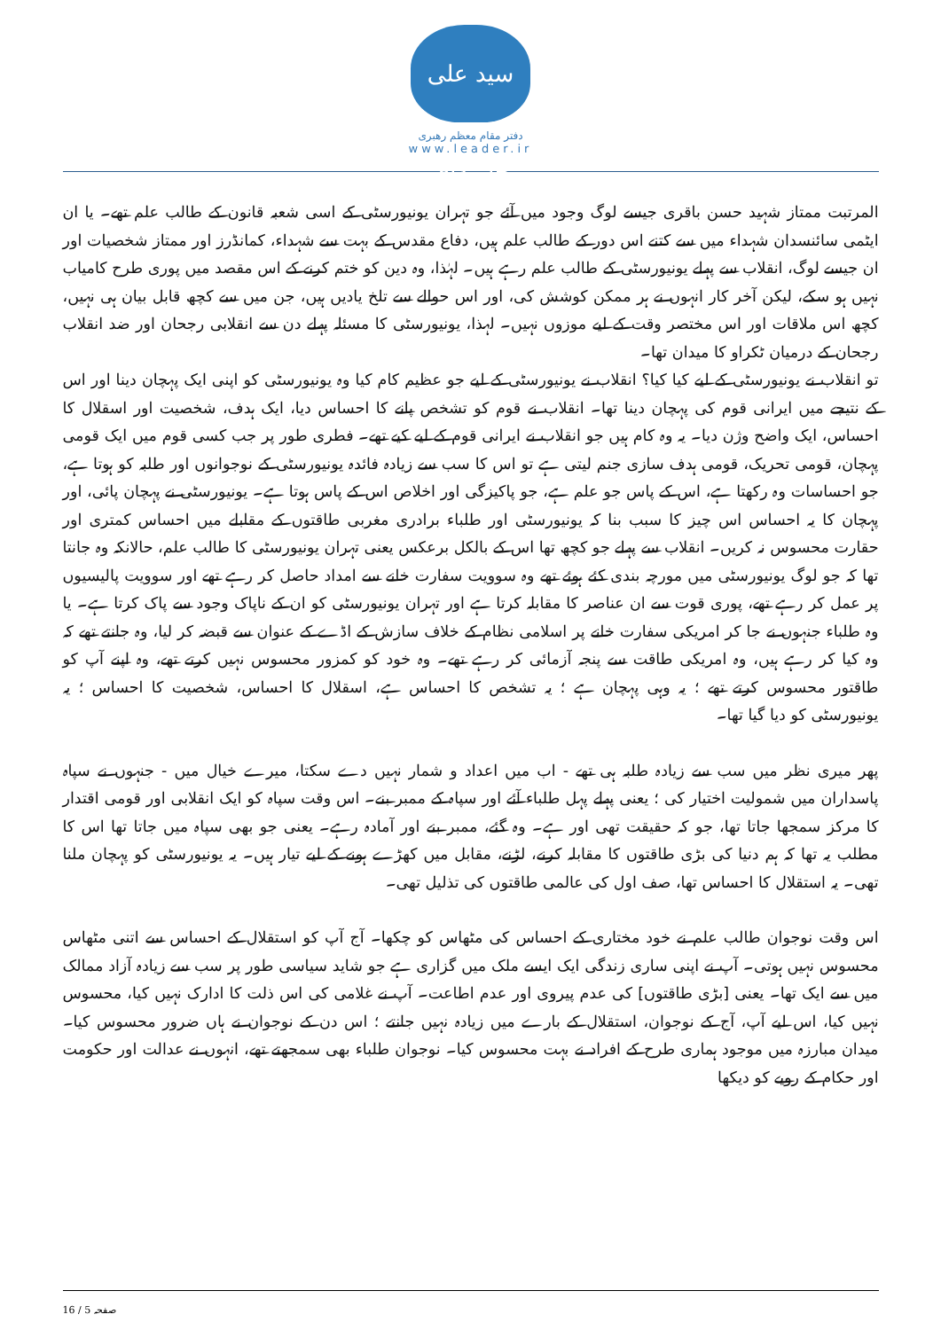سید علی خامنه‌ای
دفتر مقام معظم رهبری
www.leader.ir
المرتبت ممتاز شہید حسن باقری جیسے لوگ وجود میں آئے جو تہران یونیورسٹی کے اسی شعبہ قانون کے طالب علم تھے۔ یا ان ایٹمی سائنسدان شہداء میں سے کتنے اس دور کے طالب علم ہیں، دفاع مقدس کے بہت سے شہداء، کمانڈرز اور ممتاز شخصیات اور ان جیسے لوگ، انقلاب سے پہلے یونیورسٹی کے طالب علم رہے ہیں۔ لہٰذا، وہ دین کو ختم کرنے کے اس مقصد میں پوری طرح کامیاب نہیں ہو سکے، لیکن آخر کار انہوں نے ہر ممکن کوشش کی، اور اس حوالے سے تلخ یادیں ہیں، جن میں سے کچھ قابل بیان ہی نہیں، کچھ اس ملاقات اور اس مختصر وقت کے لیے موزوں نہیں۔ لہذا، یونیورسٹی کا مسئلہ پہلے دن سے انقلابی رجحان اور ضد انقلاب رجحان کے درمیان ٹکراو کا میدان تھا۔
تو انقلاب نے یونیورسٹی کے لیے کیا کیا؟ انقلاب نے یونیورسٹی کے لیے جو عظیم کام کیا وہ یونیورسٹی کو اپنی ایک پہچان دینا اور اس کے نتیجے میں ایرانی قوم کی پہچان دینا تھا۔ انقلاب نے قوم کو تشخص پانے کا احساس دیا، ایک ہدف، شخصیت اور اسقلال کا احساس، ایک واضح وژن دیا۔ یہ وہ کام ہیں جو انقلاب نے ایرانی قوم کے لیے کیے تھے۔ فطری طور پر جب کسی قوم میں ایک قومی پہچان، قومی تحریک، قومی ہدف سازی جنم لیتی ہے تو اس کا سب سے زیادہ فائدہ یونیورسٹی کے نوجوانوں اور طلبہ کو ہوتا ہے، جو احساسات وہ رکھتا ہے، اس کے پاس جو علم ہے، جو پاکیزگی اور اخلاص اس کے پاس ہوتا ہے۔ یونیورسٹی نے پہچان پائی، اور پہچان کا یہ احساس اس چیز کا سبب بنا کہ یونیورسٹی اور طلباء برادری مغربی طاقتوں کے مقابلے میں احساس کمتری اور حقارت محسوس نہ کریں۔ انقلاب سے پہلے جو کچھ تھا اس کے بالکل برعکس یعنی تہران یونیورسٹی کا طالب علم، حالانکہ وہ جانتا تھا کہ جو لوگ یونیورسٹی میں مورچہ بندی کئے ہوئے تھے وہ سوویت سفارت خانے سے امداد حاصل کر رہے تھے اور سوویت پالیسیوں پر عمل کر رہے تھے، پوری قوت سے ان عناصر کا مقابلہ کرتا ہے اور تہران یونیورسٹی کو ان کے ناپاک وجود سے پاک کرتا ہے۔ یا وہ طلباء جنہوں نے جا کر امریکی سفارت خانے پر اسلامی نظام کے خلاف سازش کے اڈے کے عنوان سے قبضہ کر لیا، وہ جانتے تھے کہ وہ کیا کر رہے ہیں، وہ امریکی طاقت سے پنجہ آزمائی کر رہے تھے۔ وہ خود کو کمزور محسوس نہیں کرتے تھے، وہ اپنے آپ کو طاقتور محسوس کرتے تھے ؛ یہ وہی پہچان ہے ؛ یہ تشخص کا احساس ہے، اسقلال کا احساس، شخصیت کا احساس ؛ یہ یونیورسٹی کو دیا گیا تھا۔
پھر میری نظر میں سب سے زیادہ طلبہ ہی تھے - اب میں اعداد و شمار نہیں دے سکتا، میرے خیال میں - جنہوں نے سپاہ پاسداران میں شمولیت اختیار کی ؛ یعنی پہلے پہل طلباء آئے اور سپاہ کے ممبر بنے۔ اس وقت سپاہ کو ایک انقلابی اور قومی اقتدار کا مرکز سمجھا جاتا تھا، جو کہ حقیقت تھی اور ہے۔ وہ گئے، ممبر بنے اور آمادہ رہے۔ یعنی جو بھی سپاہ میں جاتا تھا اس کا مطلب یہ تھا کہ ہم دنیا کی بڑی طاقتوں کا مقابلہ کرنے، لڑنے، مقابل میں کھڑے ہونے کے لیے تیار ہیں۔ یہ یونیورسٹی کو پہچان ملنا تھی۔ یہ استقلال کا احساس تھا، صف اول کی عالمی طاقتوں کی تذلیل تھی۔
اس وقت نوجوان طالب علم نے خود مختاری کے احساس کی مٹھاس کو چکھا۔ آج آپ کو استقلال کے احساس سے اتنی مٹھاس محسوس نہیں ہوتی۔ آپ نے اپنی ساری زندگی ایک ایسے ملک میں گزاری ہے جو شاید سیاسی طور پر سب سے زیادہ آزاد ممالک میں سے ایک تھا۔ یعنی [بڑی طاقتوں] کی عدم پیروی اور عدم اطاعت۔ آپ نے غلامی کی اس ذلت کا ادارک نہیں کیا، محسوس نہیں کیا، اس لیے آپ، آج کے نوجوان، استقلال کے بارے میں زیادہ نہیں جانتے ؛ اس دن کے نوجوان نے ہاں ضرور محسوس کیا۔ میدان مبارزہ میں موجود ہماری طرح کے افراد نے بہت محسوس کیا۔ نوجوان طلباء بھی سمجھتے تھے، انہوں نے عدالت اور حکومت اور حکام کے رویے کو دیکھا
صفحہ 5 / 16